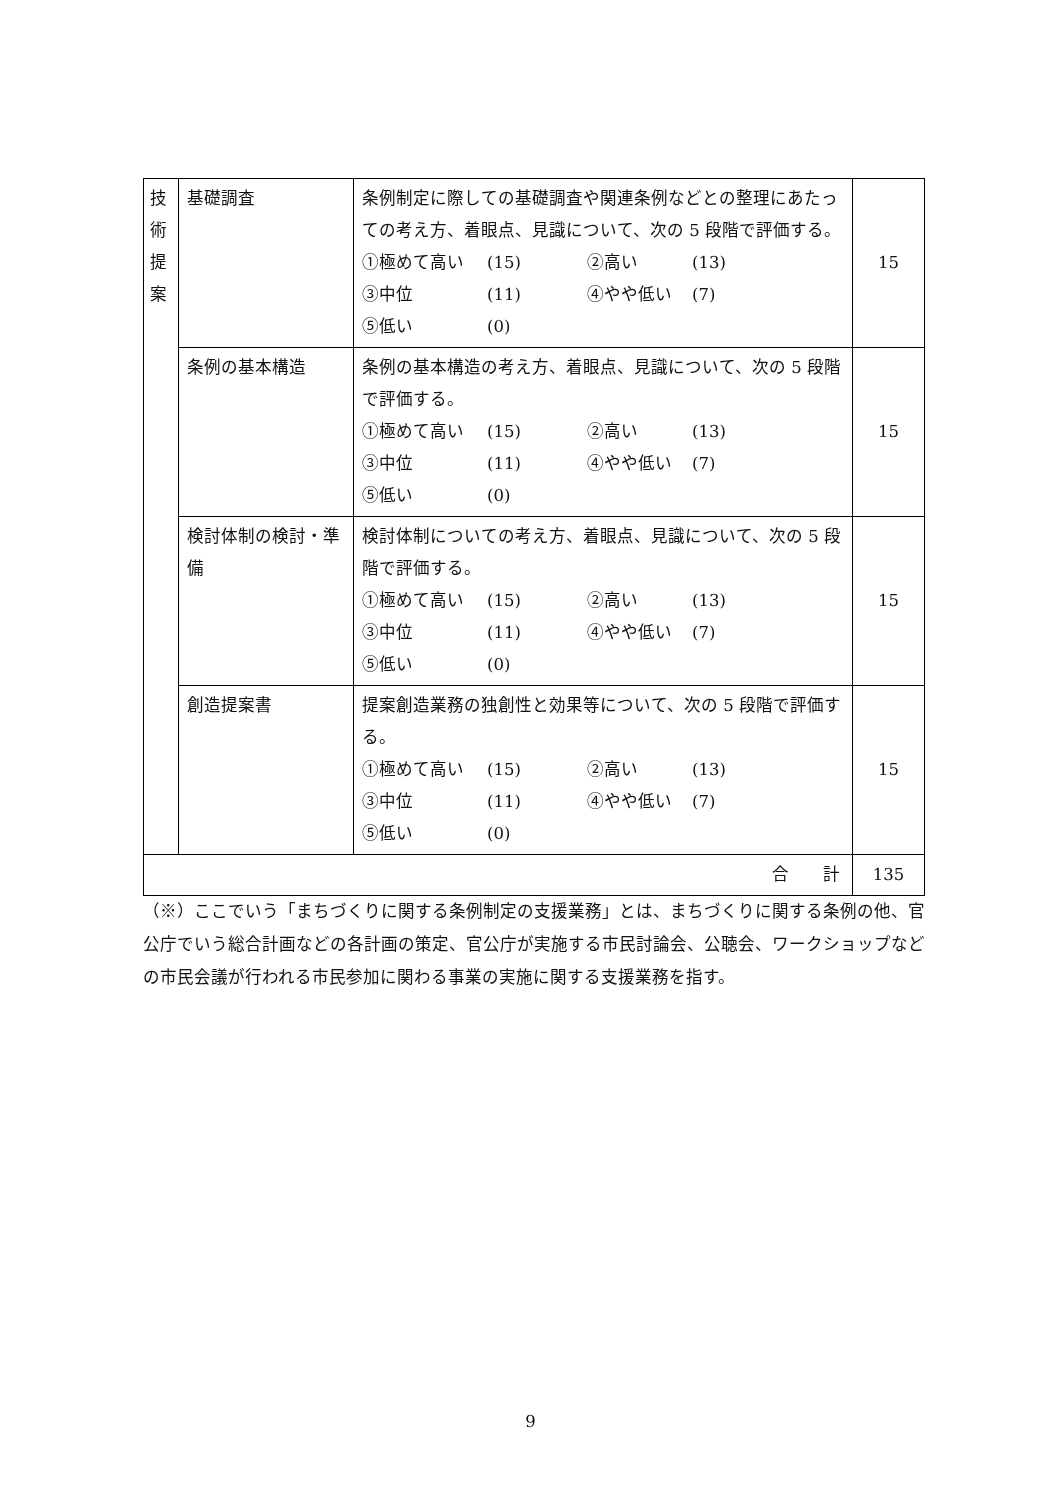| 技 術 提 案 | 基礎調査 | 条例制定に際しての基礎調査や関連条例などとの整理にあたっての考え方、着眼点、見識について、次の 5 段階で評価する。 ①極めて高い (15) ②高い (13) ③中位 (11) ④やや低い (7) ⑤低い (0) | 15 |
| | 条例の基本構造 | 条例の基本構造の考え方、着眼点、見識について、次の 5 段階で評価する。 ①極めて高い (15) ②高い (13) ③中位 (11) ④やや低い (7) ⑤低い (0) | 15 |
| | 検討体制の検討・準備 | 検討体制についての考え方、着眼点、見識について、次の 5 段階で評価する。 ①極めて高い (15) ②高い (13) ③中位 (11) ④やや低い (7) ⑤低い (0) | 15 |
| | 創造提案書 | 提案創造業務の独創性と効果等について、次の 5 段階で評価する。 ①極めて高い (15) ②高い (13) ③中位 (11) ④やや低い (7) ⑤低い (0) | 15 |
| 合 計 | | | 135 |
（※）ここでいう「まちづくりに関する条例制定の支援業務」とは、まちづくりに関する条例の他、官公庁でいう総合計画などの各計画の策定、官公庁が実施する市民討論会、公聴会、ワークショップなどの市民会議が行われる市民参加に関わる事業の実施に関する支援業務を指す。
9